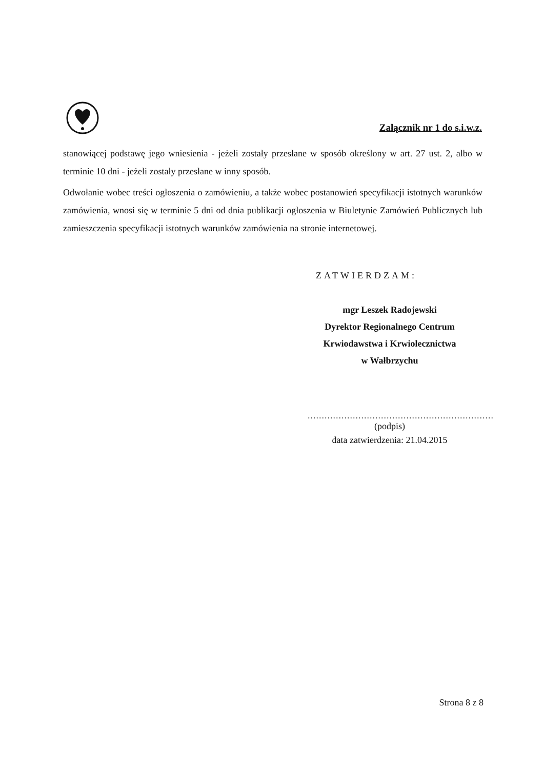Załącznik nr 1 do s.i.w.z.
stanowiącej podstawę jego wniesienia - jeżeli zostały przesłane w sposób określony w art. 27 ust. 2, albo w terminie 10 dni - jeżeli zostały przesłane w inny sposób.
Odwołanie wobec treści ogłoszenia o zamówieniu, a także wobec postanowień specyfikacji istotnych warunków zamówienia, wnosi się w terminie 5 dni od dnia publikacji ogłoszenia w Biuletynie Zamówień Publicznych lub zamieszczenia specyfikacji istotnych warunków zamówienia na stronie internetowej.
ZATWIERDZAM:
mgr Leszek Radojewski
Dyrektor Regionalnego Centrum
Krwiodawstwa i Krwiolecznictwa
w Wałbrzychu
..................................................................
(podpis)
data zatwierdzenia: 21.04.2015
Strona 8 z 8